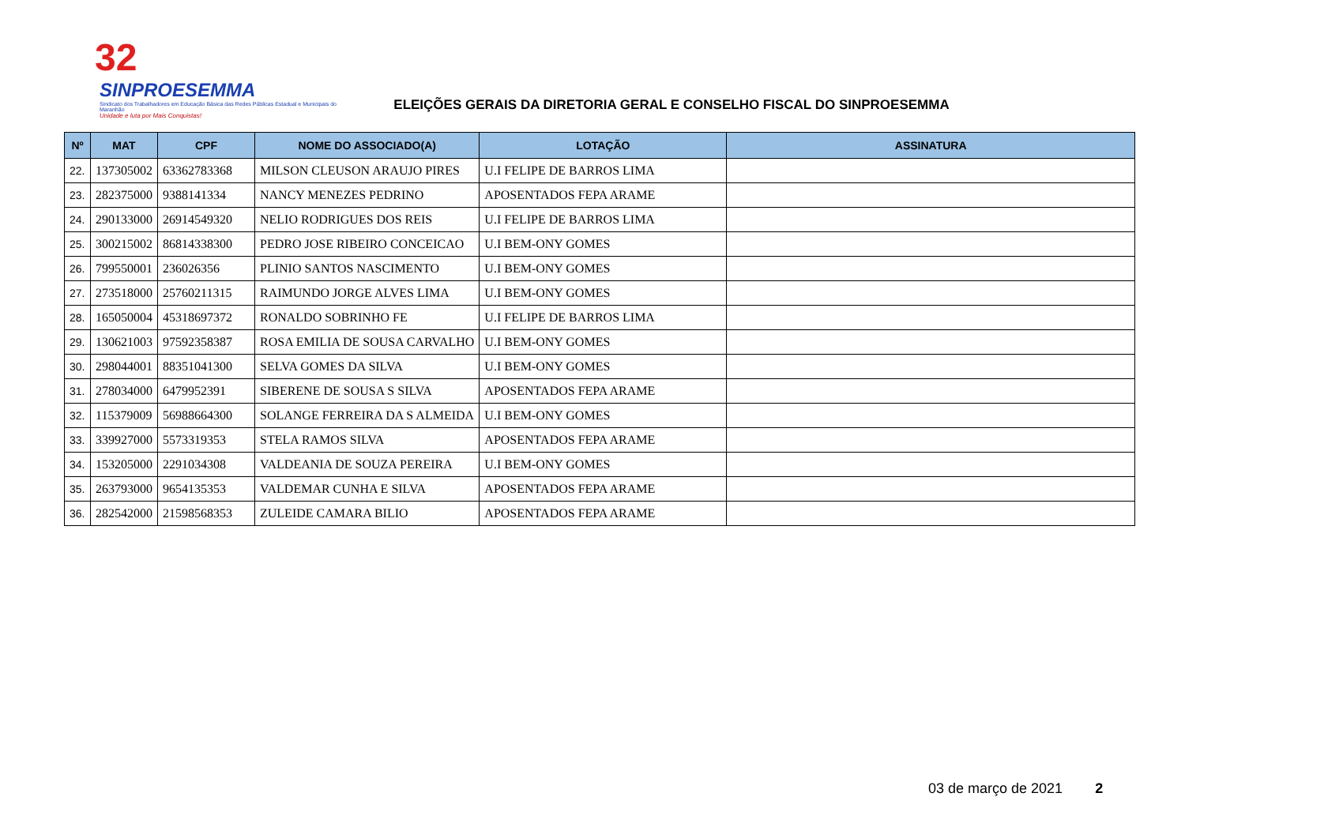32
SINPROESEMMA
Sindicato dos Trabalhadores em Educação Básica das Redes Públicas Estadual e Municipais do Maranhão
Unidade e luta por Mais Conquistas!
ELEIÇÕES GERAIS DA DIRETORIA GERAL E CONSELHO FISCAL DO SINPROESEMMA
| Nº | MAT | CPF | NOME DO ASSOCIADO(A) | LOTAÇÃO | ASSINATURA |
| --- | --- | --- | --- | --- | --- |
| 22. | 137305002 | 63362783368 | MILSON CLEUSON ARAUJO PIRES | U.I FELIPE DE BARROS LIMA | |
| 23. | 282375000 | 9388141334 | NANCY MENEZES PEDRINO | APOSENTADOS FEPA ARAME | |
| 24. | 290133000 | 26914549320 | NELIO RODRIGUES DOS REIS | U.I FELIPE DE BARROS LIMA | |
| 25. | 300215002 | 86814338300 | PEDRO JOSE RIBEIRO CONCEICAO | U.I BEM-ONY GOMES | |
| 26. | 799550001 | 236026356 | PLINIO SANTOS NASCIMENTO | U.I BEM-ONY GOMES | |
| 27. | 273518000 | 25760211315 | RAIMUNDO JORGE ALVES LIMA | U.I BEM-ONY GOMES | |
| 28. | 165050004 | 45318697372 | RONALDO SOBRINHO FE | U.I FELIPE DE BARROS LIMA | |
| 29. | 130621003 | 97592358387 | ROSA EMILIA DE SOUSA CARVALHO | U.I BEM-ONY GOMES | |
| 30. | 298044001 | 88351041300 | SELVA GOMES DA SILVA | U.I BEM-ONY GOMES | |
| 31. | 278034000 | 6479952391 | SIBERENE DE SOUSA S SILVA | APOSENTADOS FEPA ARAME | |
| 32. | 115379009 | 56988664300 | SOLANGE FERREIRA DA S ALMEIDA | U.I BEM-ONY GOMES | |
| 33. | 339927000 | 5573319353 | STELA RAMOS SILVA | APOSENTADOS FEPA ARAME | |
| 34. | 153205000 | 2291034308 | VALDEANIA DE SOUZA PEREIRA | U.I BEM-ONY GOMES | |
| 35. | 263793000 | 9654135353 | VALDEMAR CUNHA E SILVA | APOSENTADOS FEPA ARAME | |
| 36. | 282542000 | 21598568353 | ZULEIDE CAMARA BILIO | APOSENTADOS FEPA ARAME | |
03 de março de 2021 2